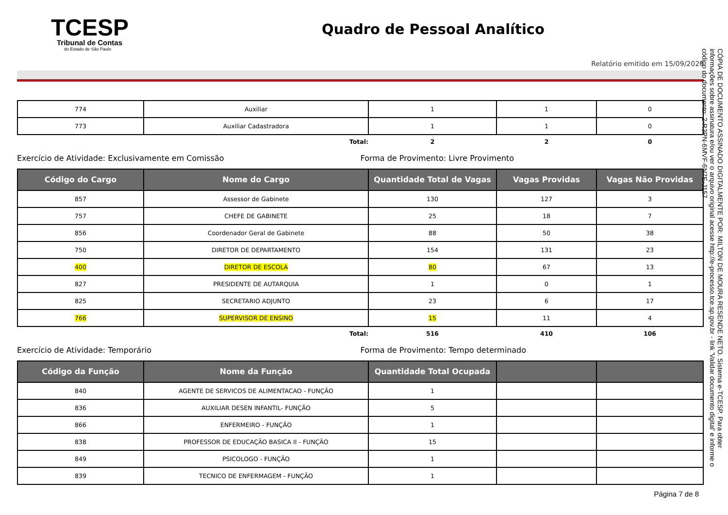TCESP
Tribunal de Contas
do Estado de São Paulo
Quadro de Pessoal Analítico
Relatório emitido em 15/09/2020
| 774 | Auxiliar | 1 | 1 | 0 |
| 773 | Auxiliar Cadastradora | 1 | 1 | 0 |
| | Total: | 2 | 2 | 0 |
Exercício de Atividade: Exclusivamente em Comissão Forma de Provimento: Livre Provimento
| Código do Cargo | Nome do Cargo | Quantidade Total de Vagas | Vagas Providas | Vagas Não Providas |
| --- | --- | --- | --- | --- |
| 857 | Assessor de Gabinete | 130 | 127 | 3 |
| 757 | CHEFE DE GABINETE | 25 | 18 | 7 |
| 856 | Coordenador Geral de Gabinete | 88 | 50 | 38 |
| 750 | DIRETOR DE DEPARTAMENTO | 154 | 131 | 23 |
| 400 | DIRETOR DE ESCOLA | 80 | 67 | 13 |
| 827 | PRESIDENTE DE AUTARQUIA | 1 | 0 | 1 |
| 825 | SECRETARIO ADJUNTO | 23 | 6 | 17 |
| 766 | SUPERVISOR DE ENSINO | 15 | 11 | 4 |
| | Total: | 516 | 410 | 106 |
Exercício de Atividade: Temporário Forma de Provimento: Tempo determinado
| Código da Função | Nome da Função | Quantidade Total Ocupada | | |
| --- | --- | --- | --- | --- |
| 840 | AGENTE DE SERVICOS DE ALIMENTACAO - FUNÇÃO | 1 | | |
| 836 | AUXILIAR DESEN INFANTIL- FUNÇÃO | 5 | | |
| 866 | ENFERMEIRO - FUNÇÃO | 1 | | |
| 838 | PROFESSOR DE EDUCAÇÃO BASICA II - FUNÇÃO | 15 | | |
| 849 | PSICOLOGO - FUNÇÃO | 1 | | |
| 839 | TECNICO DE ENFERMAGEM - FUNÇÃO | 1 | | |
Página 7 de 8
CÓPIA DE DOCUMENTO ASSINADO DIGITALMENTE POR: MILTON DE MOURA RESENDE NETO. Sistema e-TCESP. Para obter informações sobre assinatura e/ou ver o arquivo original acesse http://e-processo.tce.sp.gov.br - link 'Validar documento digital' e informe o código do documento: 2-R3PN-6MVF-6N7E-J157